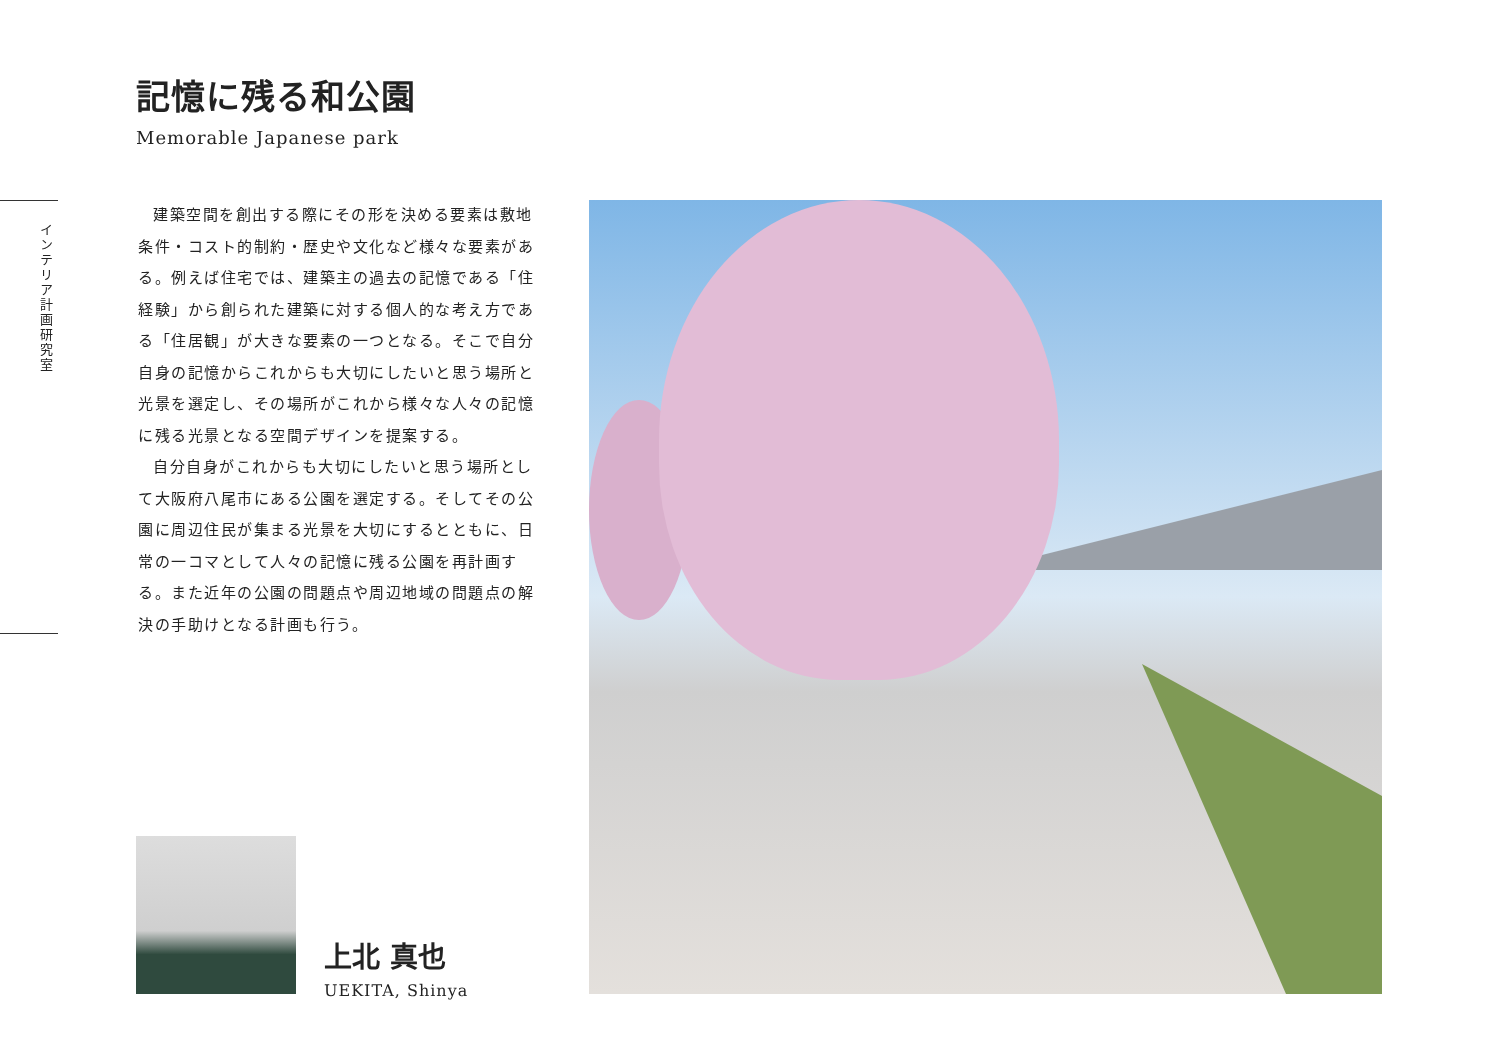記憶に残る和公園
Memorable Japanese park
インテリア計画研究室
建築空間を創出する際にその形を決める要素は敷地条件・コスト的制約・歴史や文化など様々な要素がある。例えば住宅では、建築主の過去の記憶である「住経験」から創られた建築に対する個人的な考え方である「住居観」が大きな要素の一つとなる。そこで自分自身の記憶からこれからも大切にしたいと思う場所と光景を選定し、その場所がこれから様々な人々の記憶に残る光景となる空間デザインを提案する。
自分自身がこれからも大切にしたいと思う場所として大阪府八尾市にある公園を選定する。そしてその公園に周辺住民が集まる光景を大切にするとともに、日常の一コマとして人々の記憶に残る公園を再計画する。また近年の公園の問題点や周辺地域の問題点の解決の手助けとなる計画も行う。
上北 真也
UEKITA, Shinya